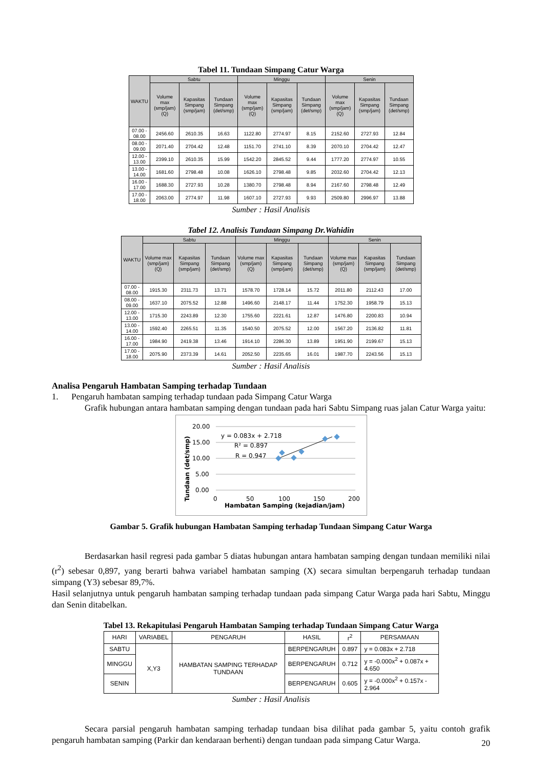Tabel 11. Tundaan Simpang Catur Warga
| WAKTU | Sabtu | | | Minggu | | | Senin | | |
| --- | --- | --- | --- | --- | --- | --- | --- | --- | --- |
| | Volume max (smp/jam) (Q) | Kapasitas Simpang (smp/jam) | Tundaan Simpang (det/smp) | Volume max (smp/jam) (Q) | Kapasitas Simpang (smp/jam) | Tundaan Simpang (det/smp) | Volume max (smp/jam) (Q) | Kapasitas Simpang (smp/jam) | Tundaan Simpang (det/smp) |
| 07.00 - 08.00 | 2456.60 | 2610.35 | 16.63 | 1122.80 | 2774.97 | 8.15 | 2152.60 | 2727.93 | 12.84 |
| 08.00 - 09.00 | 2071.40 | 2704.42 | 12.48 | 1151.70 | 2741.10 | 8.39 | 2070.10 | 2704.42 | 12.47 |
| 12.00 - 13.00 | 2399.10 | 2610.35 | 15.99 | 1542.20 | 2845.52 | 9.44 | 1777.20 | 2774.97 | 10.55 |
| 13.00 - 14.00 | 1681.60 | 2798.48 | 10.08 | 1626.10 | 2798.48 | 9.85 | 2032.60 | 2704.42 | 12.13 |
| 16.00 - 17.00 | 1688.30 | 2727.93 | 10.28 | 1380.70 | 2798.48 | 8.94 | 2167.60 | 2798.48 | 12.49 |
| 17.00 - 18.00 | 2063.00 | 2774.97 | 11.98 | 1607.10 | 2727.93 | 9.93 | 2509.80 | 2996.97 | 13.88 |
Sumber : Hasil Analisis
Tabel 12. Analisis Tundaan Simpang Dr.Wahidin
| WAKTU | Sabtu | | | Minggu | | | Senin | | |
| --- | --- | --- | --- | --- | --- | --- | --- | --- | --- |
| | Volume max (smp/jam) (Q) | Kapasitas Simpang (smp/jam) | Tundaan Simpang (det/smp) | Volume max (smp/jam) (Q) | Kapasitas Simpang (smp/jam) | Tundaan Simpang (det/smp) | Volume max (smp/jam) (Q) | Kapasitas Simpang (smp/jam) | Tundaan Simpang (det/smp) |
| 07.00 - 08.00 | 1915.30 | 2311.73 | 13.71 | 1578.70 | 1728.14 | 15.72 | 2011.80 | 2112.43 | 17.00 |
| 08.00 - 09.00 | 1637.10 | 2075.52 | 12.88 | 1496.60 | 2148.17 | 11.44 | 1752.30 | 1958.79 | 15.13 |
| 12.00 - 13.00 | 1715.30 | 2243.89 | 12.30 | 1755.60 | 2221.61 | 12.87 | 1476.80 | 2200.83 | 10.94 |
| 13.00 - 14.00 | 1592.40 | 2265.51 | 11.35 | 1540.50 | 2075.52 | 12.00 | 1567.20 | 2136.82 | 11.81 |
| 16.00 - 17.00 | 1984.90 | 2419.38 | 13.46 | 1914.10 | 2286.30 | 13.89 | 1951.90 | 2199.67 | 15.13 |
| 17.00 - 18.00 | 2075.90 | 2373.39 | 14.61 | 2052.50 | 2235.65 | 16.01 | 1987.70 | 2243.56 | 15.13 |
Sumber : Hasil Analisis
Analisa Pengaruh Hambatan Samping terhadap Tundaan
1. Pengaruh hambatan samping terhadap tundaan pada Simpang Catur Warga
Grafik hubungan antara hambatan samping dengan tundaan pada hari Sabtu Simpang ruas jalan Catur Warga yaitu:
20.00
15.00
10.00
5.00
0.00
0
50
100
150
200
Hambatan Samping (kejadian/jam)
Tundaan (det/smp)
y = 0.083x + 2.718
R² = 0.897
R = 0.947
Gambar 5. Grafik hubungan Hambatan Samping terhadap Tundaan Simpang Catur Warga
Berdasarkan hasil regresi pada gambar 5 diatas hubungan antara hambatan samping dengan tundaan memiliki nilai (r<sup>2</sup>) sebesar 0,897, yang berarti bahwa variabel hambatan samping (X) secara simultan berpengaruh terhadap tundaan simpang (Y3) sebesar 89,7%.
Hasil selanjutnya untuk pengaruh hambatan samping terhadap tundaan pada simpang Catur Warga pada hari Sabtu, Minggu dan Senin ditabelkan.
Tabel 13. Rekapitulasi Pengaruh Hambatan Samping terhadap Tundaan Simpang Catur Warga
| HARI | VARIABEL | PENGARUH | HASIL | r<sup>2</sup> | PERSAMAAN |
| SABTU | X,Y3 | HAMBATAN SAMPING TERHADAP TUNDAAN | BERPENGARUH | 0.897 | y = 0.083x + 2.718 |
| MINGGU | | | BERPENGARUH | 0.712 | y = -0.000x<sup>2</sup> + 0.087x + 4.650 |
| SENIN | | | BERPENGARUH | 0.605 | y = -0.000x<sup>2</sup> + 0.157x - 2.964 |
Sumber : Hasil Analisis
Secara parsial pengaruh hambatan samping terhadap tundaan bisa dilihat pada gambar 5, yaitu contoh grafik pengaruh hambatan samping (Parkir dan kendaraan berhenti) dengan tundaan pada simpang Catur Warga.
20